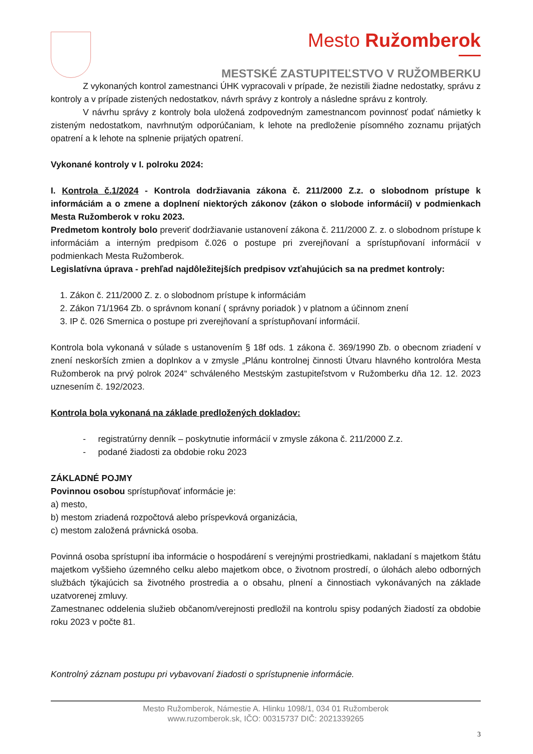Mesto Ružomberok
MESTSKÉ ZASTUPITEĽSTVO V RUŽOMBERKU
Z vykonaných kontrol zamestnanci ÚHK vypracovali v prípade, že nezistili žiadne nedostatky, správu z kontroly a v prípade zistených nedostatkov, návrh správy z kontroly a následne správu z kontroly.
V návrhu správy z kontroly bola uložená zodpovedným zamestnancom povinnosť podať námietky k zisteným nedostatkom, navrhnutým odporúčaniam, k lehote na predloženie písomného zoznamu prijatých opatrení a k lehote na splnenie prijatých opatrení.
Vykonané kontroly v I. polroku 2024:
I. Kontrola č.1/2024 - Kontrola dodržiavania zákona č. 211/2000 Z.z. o slobodnom prístupe k informáciám a o zmene a doplnení niektorých zákonov (zákon o slobode informácií) v podmienkach Mesta Ružomberok v roku 2023.
Predmetom kontroly bolo preveriť dodržiavanie ustanovení zákona č. 211/2000 Z. z. o slobodnom prístupe k informáciám a interným predpisom č.026 o postupe pri zverejňovaní a sprístupňovaní informácií v podmienkach Mesta Ružomberok.
Legislatívna úprava - prehľad najdôležitejších predpisov vzťahujúcich sa na predmet kontroly:
1. Zákon č. 211/2000 Z. z. o slobodnom prístupe k informáciám
2. Zákon 71/1964 Zb. o správnom konaní ( správny poriadok ) v platnom a účinnom znení
3. IP č. 026 Smernica o postupe pri zverejňovaní a sprístupňovaní informácií.
Kontrola bola vykonaná v súlade s ustanovením § 18f ods. 1 zákona č. 369/1990 Zb. o obecnom zriadení v znení neskorších zmien a doplnkov a v zmysle „Plánu kontrolnej činnosti Útvaru hlavného kontrolóra Mesta Ružomberok na prvý polrok 2024“ schváleného Mestským zastupiteľstvom v Ružomberku dňa 12. 12. 2023 uznesením č. 192/2023.
Kontrola bola vykonaná na základe predložených dokladov:
- registratúrny denník – poskytnutie informácií v zmysle zákona č. 211/2000 Z.z.
- podané žiadosti za obdobie roku 2023
ZÁKLADNÉ POJMY
Povinnou osobou sprístupňovať informácie je:
a) mesto,
b) mestom zriadená rozpočtová alebo príspevková organizácia,
c) mestom založená právnická osoba.
Povinná osoba sprístupní iba informácie o hospodárení s verejnými prostriedkami, nakladaní s majetkom štátu majetkom vyššieho územného celku alebo majetkom obce, o životnom prostredí, o úlohách alebo odborných službách týkajúcich sa životného prostredia a o obsahu, plnení a činnostiach vykonávaných na základe uzatvorenej zmluvy.
Zamestnanec oddelenia služieb občanom/verejnosti predložil na kontrolu spisy podaných žiadostí za obdobie roku 2023 v počte 81.
Kontrolný záznam postupu pri vybavovaní žiadosti o sprístupnenie informácie.
Mesto Ružomberok, Námestie A. Hlinku 1098/1, 034 01 Ružomberok
www.ruzomberok.sk, IČO: 00315737 DIČ: 2021339265
3